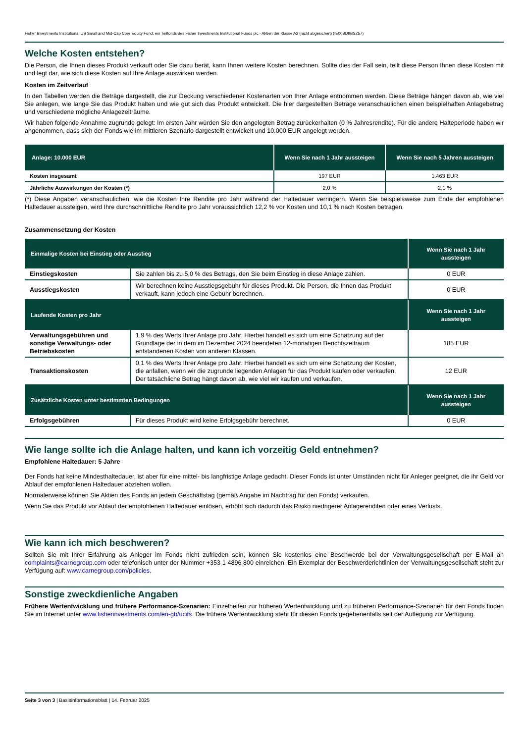Fisher Investments Institutional US Small and Mid-Cap Core Equity Fund, ein Teilfonds des Fisher Investments Institutional Funds plc - Aktien der Klasse A2 (nicht abgesichert) (IE00BD9BSZ57)
Welche Kosten entstehen?
Die Person, die Ihnen dieses Produkt verkauft oder Sie dazu berät, kann Ihnen weitere Kosten berechnen. Sollte dies der Fall sein, teilt diese Person Ihnen diese Kosten mit und legt dar, wie sich diese Kosten auf Ihre Anlage auswirken werden.
Kosten im Zeitverlauf
In den Tabellen werden die Beträge dargestellt, die zur Deckung verschiedener Kostenarten von Ihrer Anlage entnommen werden. Diese Beträge hängen davon ab, wie viel Sie anlegen, wie lange Sie das Produkt halten und wie gut sich das Produkt entwickelt. Die hier dargestellten Beträge veranschaulichen einen beispielhaften Anlagebetrag und verschiedene mögliche Anlagezeiträume.
Wir haben folgende Annahme zugrunde gelegt: Im ersten Jahr würden Sie den angelegten Betrag zurückerhalten (0 % Jahresrendite). Für die andere Halteperiode haben wir angenommen, dass sich der Fonds wie im mittleren Szenario dargestellt entwickelt und 10.000 EUR angelegt werden.
| Anlage: 10.000 EUR | Wenn Sie nach 1 Jahr aussteigen | Wenn Sie nach 5 Jahren aussteigen |
| --- | --- | --- |
| Kosten insgesamt | 197 EUR | 1.463 EUR |
| Jährliche Auswirkungen der Kosten (*) | 2,0 % | 2,1 % |
(*) Diese Angaben veranschaulichen, wie die Kosten Ihre Rendite pro Jahr während der Haltedauer verringern. Wenn Sie beispielsweise zum Ende der empfohlenen Haltedauer aussteigen, wird Ihre durchschnittliche Rendite pro Jahr voraussichtlich 12,2 % vor Kosten und 10,1 % nach Kosten betragen.
Zusammensetzung der Kosten
| Einmalige Kosten bei Einstieg oder Ausstieg | | Wenn Sie nach 1 Jahr aussteigen |
| --- | --- | --- |
| Einstiegskosten | Sie zahlen bis zu 5,0 % des Betrags, den Sie beim Einstieg in diese Anlage zahlen. | 0 EUR |
| Ausstiegskosten | Wir berechnen keine Ausstiegsgebühr für dieses Produkt. Die Person, die Ihnen das Produkt verkauft, kann jedoch eine Gebühr berechnen. | 0 EUR |
| Laufende Kosten pro Jahr | | Wenn Sie nach 1 Jahr aussteigen |
| Verwaltungsgebühren und sonstige Verwaltungs- oder Betriebskosten | 1,9 % des Werts Ihrer Anlage pro Jahr. Hierbei handelt es sich um eine Schätzung auf der Grundlage der in dem im Dezember 2024 beendeten 12-monatigen Berichtszeitraum entstandenen Kosten von anderen Klassen. | 185 EUR |
| Transaktionskosten | 0,1 % des Werts Ihrer Anlage pro Jahr. Hierbei handelt es sich um eine Schätzung der Kosten, die anfallen, wenn wir die zugrunde liegenden Anlagen für das Produkt kaufen oder verkaufen. Der tatsächliche Betrag hängt davon ab, wie viel wir kaufen und verkaufen. | 12 EUR |
| Zusätzliche Kosten unter bestimmten Bedingungen | | Wenn Sie nach 1 Jahr aussteigen |
| Erfolgsgebühren | Für dieses Produkt wird keine Erfolgsgebühr berechnet. | 0 EUR |
Wie lange sollte ich die Anlage halten, und kann ich vorzeitig Geld entnehmen?
Empfohlene Haltedauer: 5 Jahre
Der Fonds hat keine Mindesthaltedauer, ist aber für eine mittel- bis langfristige Anlage gedacht. Dieser Fonds ist unter Umständen nicht für Anleger geeignet, die ihr Geld vor Ablauf der empfohlenen Haltedauer abziehen wollen.
Normalerweise können Sie Aktien des Fonds an jedem Geschäftstag (gemäß Angabe im Nachtrag für den Fonds) verkaufen.
Wenn Sie das Produkt vor Ablauf der empfohlenen Haltedauer einlösen, erhöht sich dadurch das Risiko niedrigerer Anlagerenditen oder eines Verlusts.
Wie kann ich mich beschweren?
Sollten Sie mit Ihrer Erfahrung als Anleger im Fonds nicht zufrieden sein, können Sie kostenlos eine Beschwerde bei der Verwaltungsgesellschaft per E-Mail an complaints@carnegroup.com oder telefonisch unter der Nummer +353 1 4896 800 einreichen. Ein Exemplar der Beschwerderichtlinien der Verwaltungsgesellschaft steht zur Verfügung auf: www.carnegroup.com/policies.
Sonstige zweckdienliche Angaben
Frühere Wertentwicklung und frühere Performance-Szenarien: Einzelheiten zur früheren Wertentwicklung und zu früheren Performance-Szenarien für den Fonds finden Sie im Internet unter www.fisherinvestments.com/en-gb/ucits. Die frühere Wertentwicklung steht für diesen Fonds gegebenenfalls seit der Auflegung zur Verfügung.
Seite 3 von 3 | Basisinformationsblatt | 14. Februar 2025